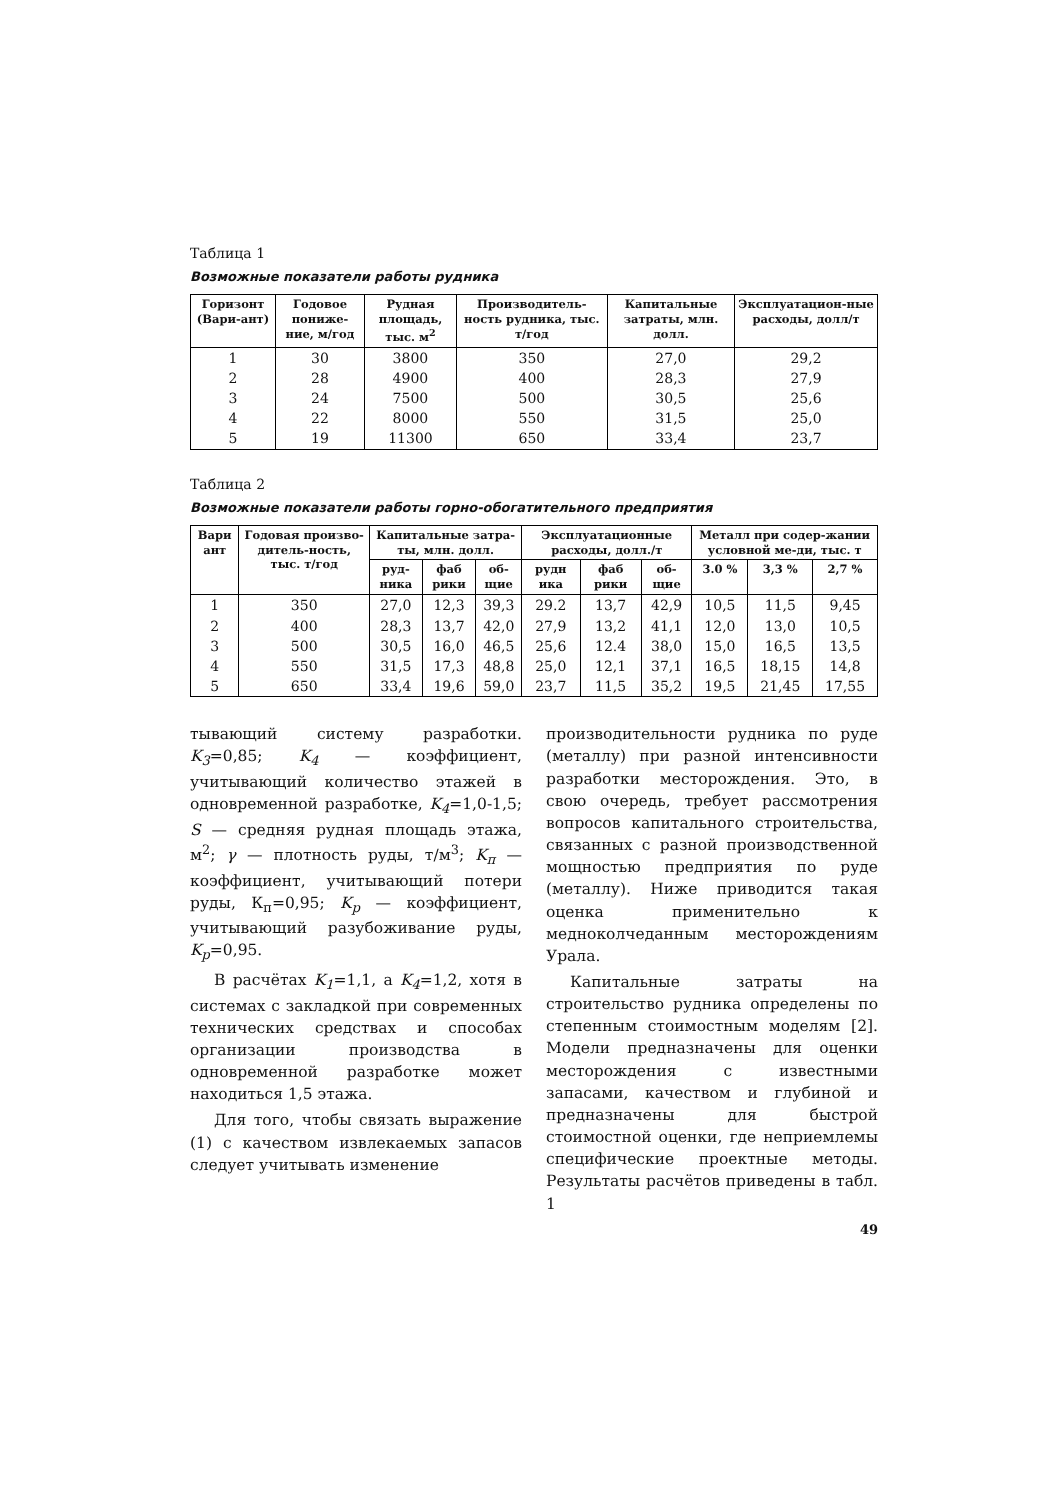Таблица 1
Возможные показатели работы рудника
| Горизонт (Вари-ант) | Годовое пониже-ние, м/год | Рудная площадь, тыс. м<sup>2</sup> | Производитель-ность рудника, тыс. т/год | Капитальные затраты, млн. долл. | Эксплуатацион-ные расходы, долл/т |
| --- | --- | --- | --- | --- | --- |
| 1 | 30 | 3800 | 350 | 27,0 | 29,2 |
| 2 | 28 | 4900 | 400 | 28,3 | 27,9 |
| 3 | 24 | 7500 | 500 | 30,5 | 25,6 |
| 4 | 22 | 8000 | 550 | 31,5 | 25,0 |
| 5 | 19 | 11300 | 650 | 33,4 | 23,7 |
Таблица 2
Возможные показатели работы горно-обогатительного предприятия
| Вари ант | Годовая произво-дитель-ность, тыс. т/год | Капитальные затра-ты, млн. долл. | | | Эксплуатационные расходы, долл./т | | | Металл при содер-жании условной ме-ди, тыс. т | | |
| --- | --- | --- | --- | --- | --- | --- | --- | --- | --- | --- |
| | | руд-ника | фаб рики | об-щие | рудн ика | фаб рики | об-щие | 3.0 % | 3,3 % | 2,7 % |
| 1 | 350 | 27,0 | 12,3 | 39,3 | 29.2 | 13,7 | 42,9 | 10,5 | 11,5 | 9,45 |
| 2 | 400 | 28,3 | 13,7 | 42,0 | 27,9 | 13,2 | 41,1 | 12,0 | 13,0 | 10,5 |
| 3 | 500 | 30,5 | 16,0 | 46,5 | 25,6 | 12.4 | 38,0 | 15,0 | 16,5 | 13,5 |
| 4 | 550 | 31,5 | 17,3 | 48,8 | 25,0 | 12,1 | 37,1 | 16,5 | 18,15 | 14,8 |
| 5 | 650 | 33,4 | 19,6 | 59,0 | 23,7 | 11,5 | 35,2 | 19,5 | 21,45 | 17,55 |
тывающий систему разработки. K<sub>3</sub>=0,85; K<sub>4</sub> — коэффициент, учитывающий количество этажей в одновременной разработке, K<sub>4</sub>=1,0-1,5; S — средняя рудная площадь этажа, м<sup>2</sup>; γ — плотность руды, т/м<sup>3</sup>; K<sub>п</sub> — коэффициент, учитывающий потери руды, К<sub>п</sub>=0,95; K<sub>p</sub> — коэффициент, учитывающий разубоживание руды, K<sub>p</sub>=0,95.
В расчётах K<sub>1</sub>=1,1, а K<sub>4</sub>=1,2, хотя в системах с закладкой при современных технических средствах и способах организации производства в одновременной разработке может находиться 1,5 этажа.
Для того, чтобы связать выражение (1) с качеством извлекаемых запасов следует учитывать изменение
производительности рудника по руде (металлу) при разной интенсивности разработки месторождения. Это, в свою очередь, требует рассмотрения вопросов капитального строительства, связанных с разной производственной мощностью предприятия по руде (металлу). Ниже приводится такая оценка применительно к медноколчеданным месторождениям Урала.
Капитальные затраты на строительство рудника определены по степенным стоимостным моделям [2]. Модели предназначены для оценки месторождения с известными запасами, качеством и глубиной и предназначены для быстрой стоимостной оценки, где неприемлемы специфические проектные методы. Результаты расчётов приведены в табл. 1
49